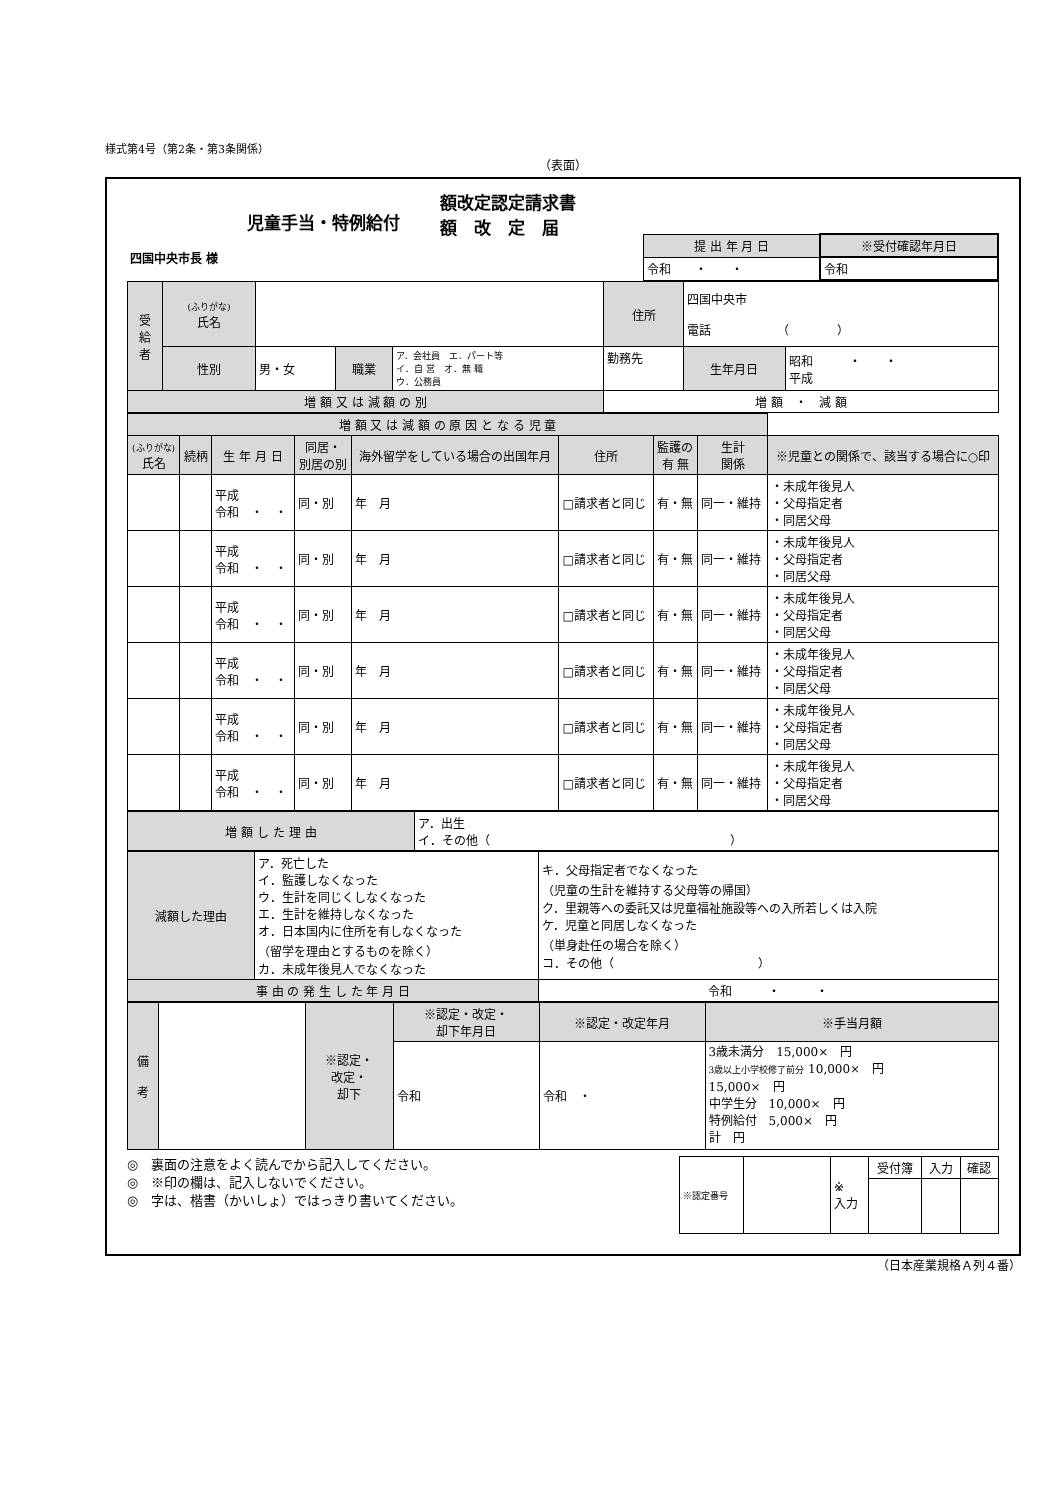様式第4号（第2条・第3条関係）
（表面）
児童手当・特例給付
額改定認定請求書
額　改　定　届
| 四国中央市長 様 | 提 出 年 月 日 | ※受付確認年月日 |
| | 令和 ・ ・ | 令和 |
| 受 給 者 | (ふりがな) 氏名 | | | | 住所 | 四国中央市 電話 （ ） | | |
| | 性別 | 男・女 | 職業 | ア．会社員 エ．パート等 イ．自 営 オ．無 職 ウ．公務員 | 勤務先 | | 生年月日 | 昭和 ・ ・ 平成 |
| 増 額 又 は 減 額 の 別 | | | | | 増 額 ・ 減 額 | | | |
| 増 額 又 は 減 額 の 原 因 と な る 児 童 | | | | | | | | |
| (ふりがな) 氏名 | 続柄 | 生 年 月 日 | 同居・ 別居の別 | 海外留学をしている場合の出国年月 | 住所 | 監護の 有 無 | 生計 関係 | ※児童との関係で、該当する場合に○印 |
| | | 平成 令和 ・ ・ | 同・別 | 年 月 | □請求者と同じ | 有・無 | 同一・維持 | ・未成年後見人 ・父母指定者 ・同居父母 |
| | | 平成 令和 ・ ・ | 同・別 | 年 月 | □請求者と同じ | 有・無 | 同一・維持 | ・未成年後見人 ・父母指定者 ・同居父母 |
| | | 平成 令和 ・ ・ | 同・別 | 年 月 | □請求者と同じ | 有・無 | 同一・維持 | ・未成年後見人 ・父母指定者 ・同居父母 |
| | | 平成 令和 ・ ・ | 同・別 | 年 月 | □請求者と同じ | 有・無 | 同一・維持 | ・未成年後見人 ・父母指定者 ・同居父母 |
| | | 平成 令和 ・ ・ | 同・別 | 年 月 | □請求者と同じ | 有・無 | 同一・維持 | ・未成年後見人 ・父母指定者 ・同居父母 |
| | | 平成 令和 ・ ・ | 同・別 | 年 月 | □請求者と同じ | 有・無 | 同一・維持 | ・未成年後見人 ・父母指定者 ・同居父母 |
| 増 額 し た 理 由 | ア．出生 イ．その他（ ） |
| 減額した理由 | ア．死亡した イ．監護しなくなった ウ．生計を同じくしなくなった エ．生計を維持しなくなった オ．日本国内に住所を有しなくなった （留学を理由とするものを除く） カ．未成年後見人でなくなった | キ．父母指定者でなくなった （児童の生計を維持する父母等の帰国） ク．里親等への委託又は児童福祉施設等への入所若しくは入院 ケ．児童と同居しなくなった （単身赴任の場合を除く） コ．その他（ ） |
| 事 由 の 発 生 し た 年 月 日 | | 令和 ・ ・ |
| 備 考 | | ※認定・ 改定・ 却下 | ※認定・改定・ 却下年月日 | ※認定・改定年月 | ※手当月額 |
| | | | 令和 | 令和 ・ | 3歳未満分 15,000× 円 3歳以上小学校修了前分 10,000× 円 15,000× 円 中学生分 10,000× 円 特例給付 5,000× 円 計 円 |
◎　裏面の注意をよく読んでから記入してください。
◎　※印の欄は、記入しないでください。
◎　字は、楷書（かいしょ）ではっきり書いてください。
| ※認定番号 | | ※ 入力 | 受付簿 | 入力 | 確認 |
（日本産業規格Ａ列４番）